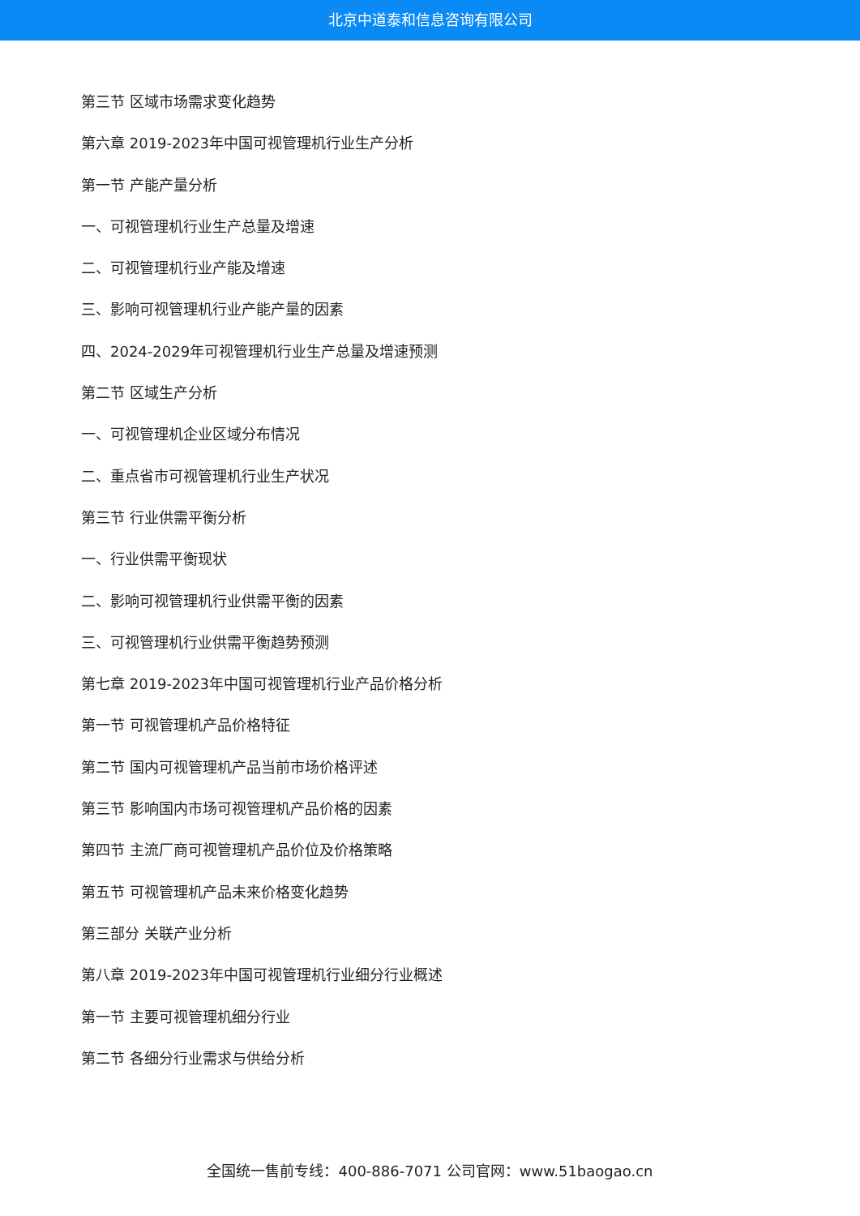北京中道泰和信息咨询有限公司
第三节 区域市场需求变化趋势
第六章 2019-2023年中国可视管理机行业生产分析
第一节 产能产量分析
一、可视管理机行业生产总量及增速
二、可视管理机行业产能及增速
三、影响可视管理机行业产能产量的因素
四、2024-2029年可视管理机行业生产总量及增速预测
第二节 区域生产分析
一、可视管理机企业区域分布情况
二、重点省市可视管理机行业生产状况
第三节 行业供需平衡分析
一、行业供需平衡现状
二、影响可视管理机行业供需平衡的因素
三、可视管理机行业供需平衡趋势预测
第七章 2019-2023年中国可视管理机行业产品价格分析
第一节 可视管理机产品价格特征
第二节 国内可视管理机产品当前市场价格评述
第三节 影响国内市场可视管理机产品价格的因素
第四节 主流厂商可视管理机产品价位及价格策略
第五节 可视管理机产品未来价格变化趋势
第三部分 关联产业分析
第八章 2019-2023年中国可视管理机行业细分行业概述
第一节 主要可视管理机细分行业
第二节 各细分行业需求与供给分析
全国统一售前专线：400-886-7071 公司官网：www.51baogao.cn